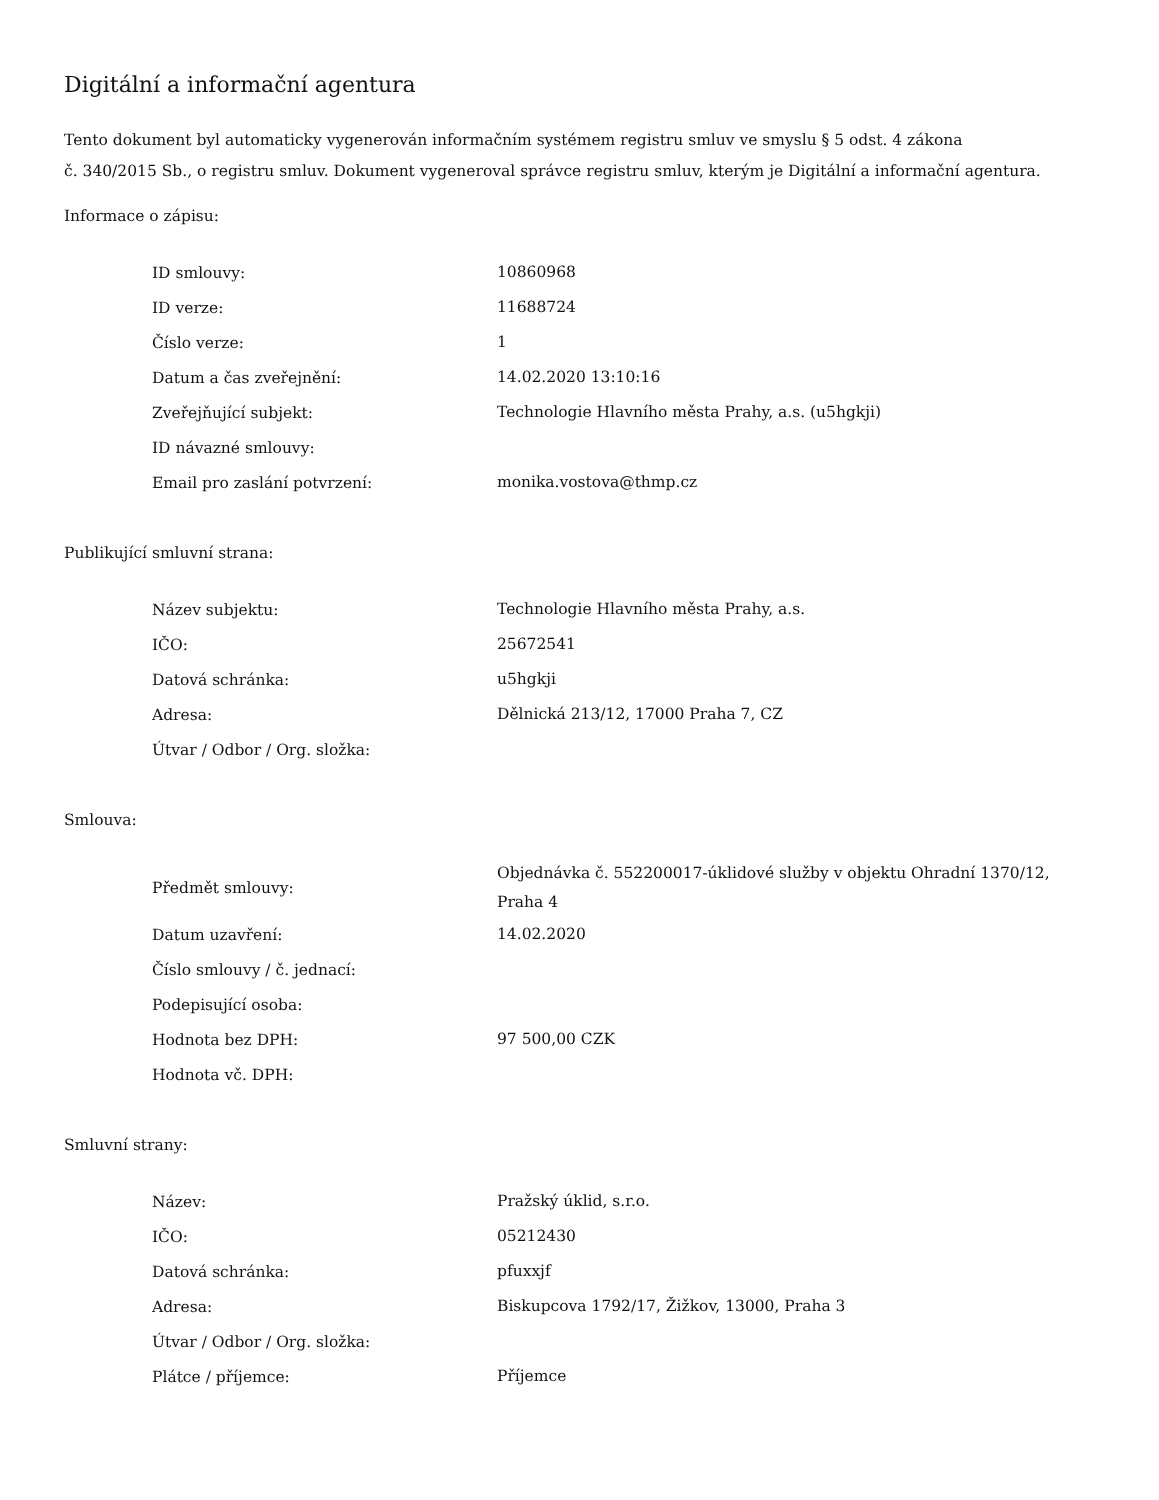Digitální a informační agentura
Tento dokument byl automaticky vygenerován informačním systémem registru smluv ve smyslu § 5 odst. 4 zákona
č. 340/2015 Sb., o registru smluv. Dokument vygeneroval správce registru smluv, kterým je Digitální a informační agentura.
Informace o zápisu:
| ID smlouvy: | 10860968 |
| ID verze: | 11688724 |
| Číslo verze: | 1 |
| Datum a čas zveřejnění: | 14.02.2020 13:10:16 |
| Zveřejňující subjekt: | Technologie Hlavního města Prahy, a.s. (u5hgkji) |
| ID návazné smlouvy: | |
| Email pro zaslání potvrzení: | monika.vostova@thmp.cz |
Publikující smluvní strana:
| Název subjektu: | Technologie Hlavního města Prahy, a.s. |
| IČO: | 25672541 |
| Datová schránka: | u5hgkji |
| Adresa: | Dělnická 213/12, 17000 Praha 7, CZ |
| Útvar / Odbor / Org. složka: | |
Smlouva:
| Předmět smlouvy: | Objednávka č. 552200017-úklidové služby v objektu Ohradní 1370/12, Praha 4 |
| Datum uzavření: | 14.02.2020 |
| Číslo smlouvy / č. jednací: | |
| Podepisující osoba: | |
| Hodnota bez DPH: | 97 500,00 CZK |
| Hodnota vč. DPH: | |
Smluvní strany:
| Název: | Pražský úklid, s.r.o. |
| IČO: | 05212430 |
| Datová schránka: | pfuxxjf |
| Adresa: | Biskupcova 1792/17, Žižkov, 13000, Praha 3 |
| Útvar / Odbor / Org. složka: | |
| Plátce / příjemce: | Příjemce |